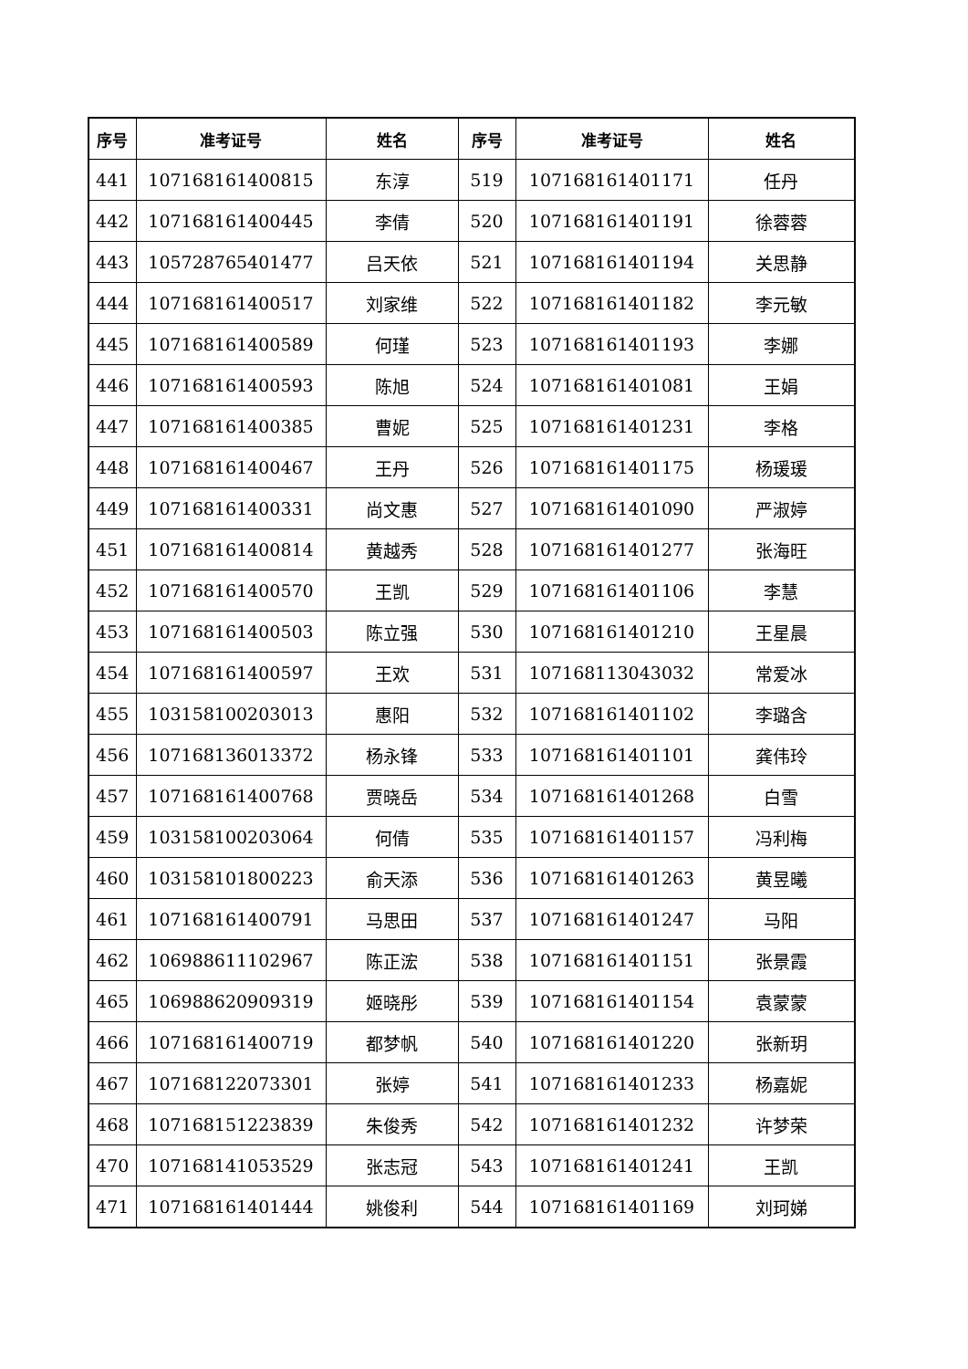| 序号 | 准考证号 | 姓名 | 序号 | 准考证号 | 姓名 |
| --- | --- | --- | --- | --- | --- |
| 441 | 107168161400815 | 东淳 | 519 | 107168161401171 | 任丹 |
| 442 | 107168161400445 | 李倩 | 520 | 107168161401191 | 徐蓉蓉 |
| 443 | 105728765401477 | 吕天依 | 521 | 107168161401194 | 关思静 |
| 444 | 107168161400517 | 刘家维 | 522 | 107168161401182 | 李元敏 |
| 445 | 107168161400589 | 何瑾 | 523 | 107168161401193 | 李娜 |
| 446 | 107168161400593 | 陈旭 | 524 | 107168161401081 | 王娟 |
| 447 | 107168161400385 | 曹妮 | 525 | 107168161401231 | 李格 |
| 448 | 107168161400467 | 王丹 | 526 | 107168161401175 | 杨瑗瑗 |
| 449 | 107168161400331 | 尚文惠 | 527 | 107168161401090 | 严淑婷 |
| 451 | 107168161400814 | 黄越秀 | 528 | 107168161401277 | 张海旺 |
| 452 | 107168161400570 | 王凯 | 529 | 107168161401106 | 李慧 |
| 453 | 107168161400503 | 陈立强 | 530 | 107168161401210 | 王星晨 |
| 454 | 107168161400597 | 王欢 | 531 | 107168113043032 | 常爱冰 |
| 455 | 103158100203013 | 惠阳 | 532 | 107168161401102 | 李璐含 |
| 456 | 107168136013372 | 杨永锋 | 533 | 107168161401101 | 龚伟玲 |
| 457 | 107168161400768 | 贾晓岳 | 534 | 107168161401268 | 白雪 |
| 459 | 103158100203064 | 何倩 | 535 | 107168161401157 | 冯利梅 |
| 460 | 103158101800223 | 俞天添 | 536 | 107168161401263 | 黄昱曦 |
| 461 | 107168161400791 | 马思田 | 537 | 107168161401247 | 马阳 |
| 462 | 106988611102967 | 陈正浤 | 538 | 107168161401151 | 张景霞 |
| 465 | 106988620909319 | 姬晓彤 | 539 | 107168161401154 | 袁蒙蒙 |
| 466 | 107168161400719 | 都梦帆 | 540 | 107168161401220 | 张新玥 |
| 467 | 107168122073301 | 张婷 | 541 | 107168161401233 | 杨嘉妮 |
| 468 | 107168151223839 | 朱俊秀 | 542 | 107168161401232 | 许梦荣 |
| 470 | 107168141053529 | 张志冠 | 543 | 107168161401241 | 王凯 |
| 471 | 107168161401444 | 姚俊利 | 544 | 107168161401169 | 刘珂娣 |